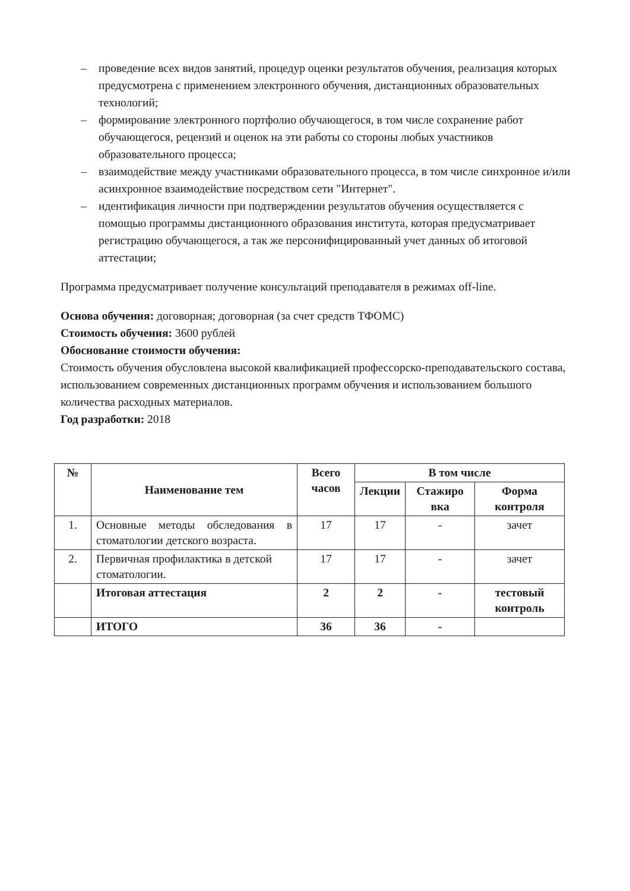– проведение всех видов занятий, процедур оценки результатов обучения, реализация которых предусмотрена с применением электронного обучения, дистанционных образовательных технологий;
– формирование электронного портфолио обучающегося, в том числе сохранение работ обучающегося, рецензий и оценок на эти работы со стороны любых участников образовательного процесса;
– взаимодействие между участниками образовательного процесса, в том числе синхронное и/или асинхронное взаимодействие посредством сети "Интернет".
– идентификация личности при подтверждении результатов обучения осуществляется с помощью программы дистанционного образования института, которая предусматривает регистрацию обучающегося, а так же персонифицированный учет данных об итоговой аттестации;
Программа предусматривает получение консультаций преподавателя в режимах off-line.
Основа обучения: договорная; договорная (за счет средств ТФОМС)
Стоимость обучения: 3600 рублей
Обоснование стоимости обучения:
Стоимость обучения обусловлена высокой квалификацией профессорско-преподавательского состава, использованием современных дистанционных программ обучения и использованием большого количества расходных материалов.
Год разработки: 2018
| № | Наименование тем | Всего часов | В том числе | | |
| --- | --- | --- | --- | --- | --- |
| | | | Лекции | Стажиро вка | Форма контроля |
| 1. | Основные методы обследования в стоматологии детского возраста. | 17 | 17 | - | зачет |
| 2. | Первичная профилактика в детской стоматологии. | 17 | 17 | - | зачет |
| | Итоговая аттестация | 2 | 2 | - | тестовый контроль |
| | ИТОГО | 36 | 36 | - | |